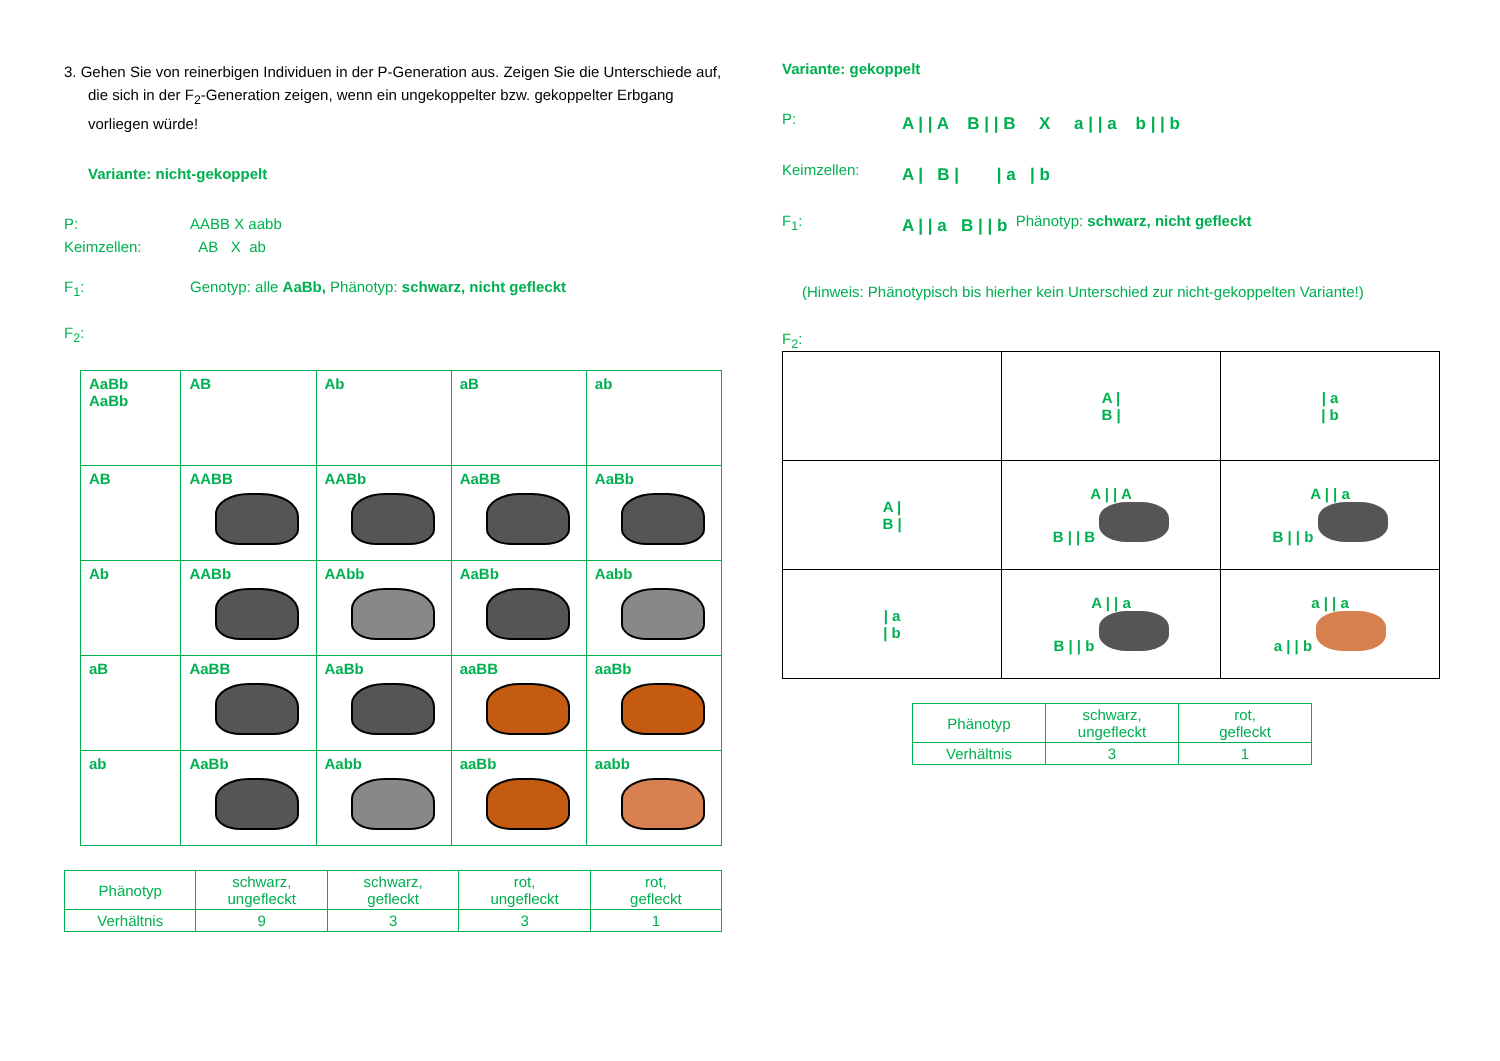3. Gehen Sie von reinerbigen Individuen in der P-Generation aus. Zeigen Sie die Unterschiede auf, die sich in der F<sub>2</sub>-Generation zeigen, wenn ein ungekoppelter bzw. gekoppelter Erbgang vorliegen würde!
Variante: nicht-gekoppelt
P: AABB X aabb
Keimzellen: AB X ab
F<sub>1</sub>: Genotyp: alle AaBb, Phänotyp: schwarz, nicht gefleckt
F<sub>2</sub>:
| AaBb AaBb | AB | Ab | aB | ab |
| AB | AABB | AABb | AaBB | AaBb |
| Ab | AABb | AAbb | AaBb | Aabb |
| aB | AaBB | AaBb | aaBB | aaBb |
| ab | AaBb | Aabb | aaBb | aabb |
| Phänotyp | schwarz, ungefleckt | schwarz, gefleckt | rot, ungefleckt | rot, gefleckt |
| Verhältnis | 9 | 3 | 3 | 1 |
Variante: gekoppelt
P: A | | A B | | B X a | | a b | | b
Keimzellen: A | B | | a | b
F<sub>1</sub>: A | | a B | | b Phänotyp: schwarz, nicht gefleckt
(Hinweis: Phänotypisch bis hierher kein Unterschied zur nicht-gekoppelten Variante!)
F<sub>2</sub>:
| | A / B / | / a / b |
| A / B / | A / / A B / / B | A / / a B / / b |
| / a / b | A / / a B / / b | a / / a a / / b |
| Phänotyp | schwarz, ungefleckt | rot, gefleckt |
| Verhältnis | 3 | 1 |